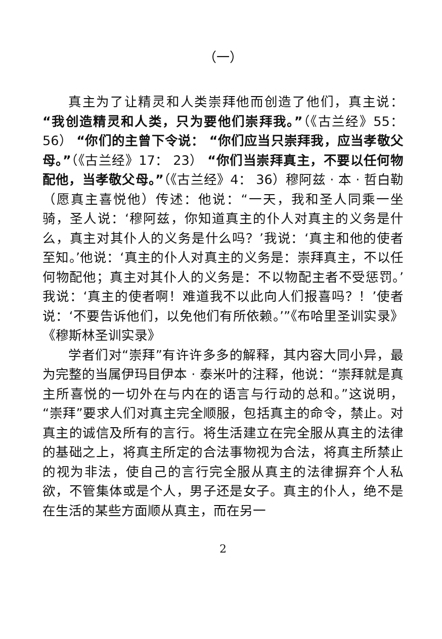（一）
真主为了让精灵和人类崇拜他而创造了他们，真主说：“我创造精灵和人类，只为要他们崇拜我。”（《古兰经》55： 56） “你们的主曾下令说： “你们应当只崇拜我，应当孝敬父母。”（《古兰经》17： 23） “你们当崇拜真主，不要以任何物配他，当孝敬父母。”（《古兰经》4： 36）穆阿兹 · 本 · 哲白勒（愿真主喜悦他）传述：他说：“一天，我和圣人同乘一坐骑，圣人说：‘穆阿兹，你知道真主的仆人对真主的义务是什么，真主对其仆人的义务是什么吗？’我说：‘真主和他的使者至知。’他说：‘真主的仆人对真主的义务是：崇拜真主，不以任何物配他；真主对其仆人的义务是：不以物配主者不受惩罚。’我说：‘真主的使者啊！难道我不以此向人们报喜吗？！’使者说：‘不要告诉他们，以免他们有所依赖。’”《布哈里圣训实录》《穆斯林圣训实录》
学者们对“崇拜”有许许多多的解释，其内容大同小异，最为完整的当属伊玛目伊本 · 泰米叶的注释，他说：“崇拜就是真主所喜悦的一切外在与内在的语言与行动的总和。”这说明，“崇拜”要求人们对真主完全顺服，包括真主的命令，禁止。对真主的诚信及所有的言行。将生活建立在完全服从真主的法律的基础之上，将真主所定的合法事物视为合法，将真主所禁止的视为非法，使自己的言行完全服从真主的法律摒弃个人私欲，不管集体或是个人，男子还是女子。真主的仆人，绝不是在生活的某些方面顺从真主，而在另一
2